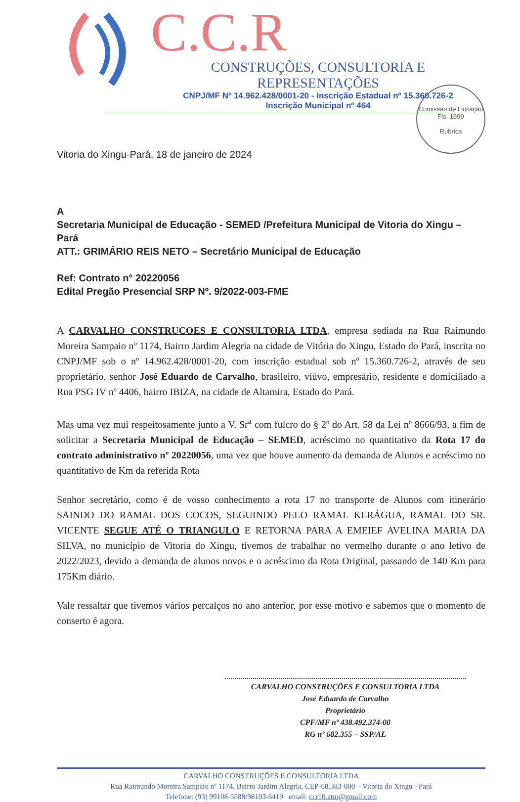C.C.R
CONSTRUÇÕES, CONSULTORIA E REPRESENTAÇÕES
CNPJ/MF Nº 14.962.428/0001-20 - Inscrição Estadual nº 15.360.726-2
Inscrição Municipal nº 464
Comissão de Licitação
Fls. 1699
Rubrica
Vitoria do Xingu-Pará, 18 de janeiro de 2024
A
Secretaria Municipal de Educação - SEMED /Prefeitura Municipal de Vitoria do Xingu – Pará
ATT.: GRIMÁRIO REIS NETO – Secretário Municipal de Educação
Ref: Contrato n° 20220056
Edital Pregão Presencial SRP Nº. 9/2022-003-FME
A CARVALHO CONSTRUCOES E CONSULTORIA LTDA, empresa sediada na Rua Raimundo Moreira Sampaio nº 1174, Bairro Jardim Alegria na cidade de Vitória do Xingu, Estado do Pará, inscrita no CNPJ/MF sob o nº 14.962.428/0001-20, com inscrição estadual sob nº 15.360.726-2, através de seu proprietário, senhor José Eduardo de Carvalho, brasileiro, viúvo, empresário, residente e domiciliado a Rua PSG IV nº 4406, bairro IBIZA, na cidade de Altamira, Estado do Pará.
Mas uma vez mui respeitosamente junto a V. Sr<sup>a</sup> com fulcro do § 2º do Art. 58 da Lei nº 8666/93, a fim de solicitar a Secretaria Municipal de Educação – SEMED, acréscimo no quantitativo da Rota 17 do contrato administrativo nº 20220056, uma vez que houve aumento da demanda de Alunos e acréscimo no quantitativo de Km da referida Rota
Senhor secretário, como é de vosso conhecimento a rota 17 no transporte de Alunos com itinerário SAINDO DO RAMAL DOS COCOS, SEGUINDO PELO RAMAL KERÁGUA, RAMAL DO SR. VICENTE SEGUE ATÉ O TRIANGULO E RETORNA PARA A EMEIEF AVELINA MARIA DA SILVA, no município de Vitoria do Xingu, tivemos de trabalhar no vermelho durante o ano letivo de 2022/2023, devido a demanda de alunos novos e o acréscimo da Rota Original, passando de 140 Km para 175Km diário.
Vale ressaltar que tivemos vários percalços no ano anterior, por esse motivo e sabemos que o momento de conserto é agora.
CARVALHO CONSTRUÇÕES E CONSULTORIA LTDA
José Eduardo de Carvalho
Proprietário
CPF/MF nº 438.492.374-00
RG nº 682.355 – SSP/AL
CARVALHO CONSTRUÇÕES E CONSULTORIA LTDA
Rua Raimundo Moreira Sampaio nº 1174, Bairro Jardim Alegria, CEP-68.383-000 – Vitória do Xingu - Pará
Telefone: (93) 99108-5588/98103-6419 email: ccr10.atm@gmail.com